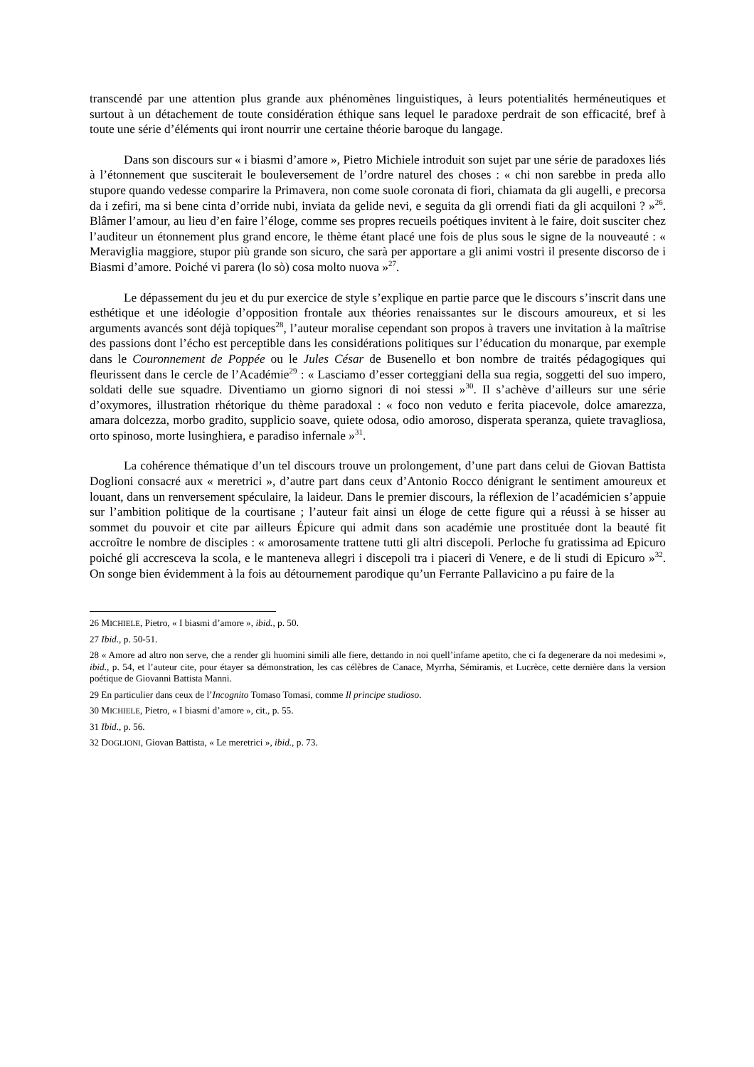transcendé par une attention plus grande aux phénomènes linguistiques, à leurs potentialités herméneutiques et surtout à un détachement de toute considération éthique sans lequel le paradoxe perdrait de son efficacité, bref à toute une série d’éléments qui iront nourrir une certaine théorie baroque du langage.
Dans son discours sur « i biasmi d’amore », Pietro Michiele introduit son sujet par une série de paradoxes liés à l’étonnement que susciterait le bouleversement de l’ordre naturel des choses : « chi non sarebbe in preda allo stupore quando vedesse comparire la Primavera, non come suole coronata di fiori, chiamata da gli augelli, e precorsa da i zefiri, ma si bene cinta d’orride nubi, inviata da gelide nevi, e seguita da gli orrendi fiati da gli acquiloni ? »<sup>26</sup>. Blâmer l’amour, au lieu d’en faire l’éloge, comme ses propres recueils poétiques invitent à le faire, doit susciter chez l’auditeur un étonnement plus grand encore, le thème étant placé une fois de plus sous le signe de la nouveauté : « Meraviglia maggiore, stupor più grande son sicuro, che sarà per apportare a gli animi vostri il presente discorso de i Biasmi d’amore. Poiché vi parera (lo sò) cosa molto nuova »<sup>27</sup>.
Le dépassement du jeu et du pur exercice de style s’explique en partie parce que le discours s’inscrit dans une esthétique et une idéologie d’opposition frontale aux théories renaissantes sur le discours amoureux, et si les arguments avancés sont déjà topiques<sup>28</sup>, l’auteur moralise cependant son propos à travers une invitation à la maîtrise des passions dont l’écho est perceptible dans les considérations politiques sur l’éducation du monarque, par exemple dans le Couronnement de Poppée ou le Jules César de Busenello et bon nombre de traités pédagogiques qui fleurissent dans le cercle de l’Académie<sup>29</sup> : « Lasciamo d’esser corteggiani della sua regia, soggetti del suo impero, soldati delle sue squadre. Diventiamo un giorno signori di noi stessi »<sup>30</sup>. Il s’achève d’ailleurs sur une série d’oxymores, illustration rhétorique du thème paradoxal : « foco non veduto e ferita piacevole, dolce amarezza, amara dolcezza, morbo gradito, supplicio soave, quiete odosa, odio amoroso, disperata speranza, quiete travagliosa, orto spinoso, morte lusinghiera, e paradiso infernale »<sup>31</sup>.
La cohérence thématique d’un tel discours trouve un prolongement, d’une part dans celui de Giovan Battista Doglioni consacré aux « meretrici », d’autre part dans ceux d’Antonio Rocco dénigrant le sentiment amoureux et louant, dans un renversement spéculaire, la laideur. Dans le premier discours, la réflexion de l’académicien s’appuie sur l’ambition politique de la courtisane ; l’auteur fait ainsi un éloge de cette figure qui a réussi à se hisser au sommet du pouvoir et cite par ailleurs Épicure qui admit dans son académie une prostituée dont la beauté fit accroître le nombre de disciples : « amorosamente trattene tutti gli altri discepoli. Perloche fu gratissima ad Epicuro poiché gli accresceva la scola, e le manteneva allegri i discepoli tra i piaceri di Venere, e de li studi di Epicuro »<sup>32</sup>. On songe bien évidemment à la fois au détournement parodique qu’un Ferrante Pallavicino a pu faire de la
26 MICHIELE, Pietro, « I biasmi d’amore », ibid., p. 50.
27 Ibid., p. 50-51.
28 « Amore ad altro non serve, che a render gli huomini simili alle fiere, dettando in noi quell’infame apetito, che ci fa degenerare da noi medesimi », ibid., p. 54, et l’auteur cite, pour étayer sa démonstration, les cas célèbres de Canace, Myrrha, Sémiramis, et Lucrèce, cette dernière dans la version poétique de Giovanni Battista Manni.
29 En particulier dans ceux de l’Incognito Tomaso Tomasi, comme Il principe studioso.
30 MICHIELE, Pietro, « I biasmi d’amore », cit., p. 55.
31 Ibid., p. 56.
32 DOGLIONI, Giovan Battista, « Le meretrici », ibid., p. 73.